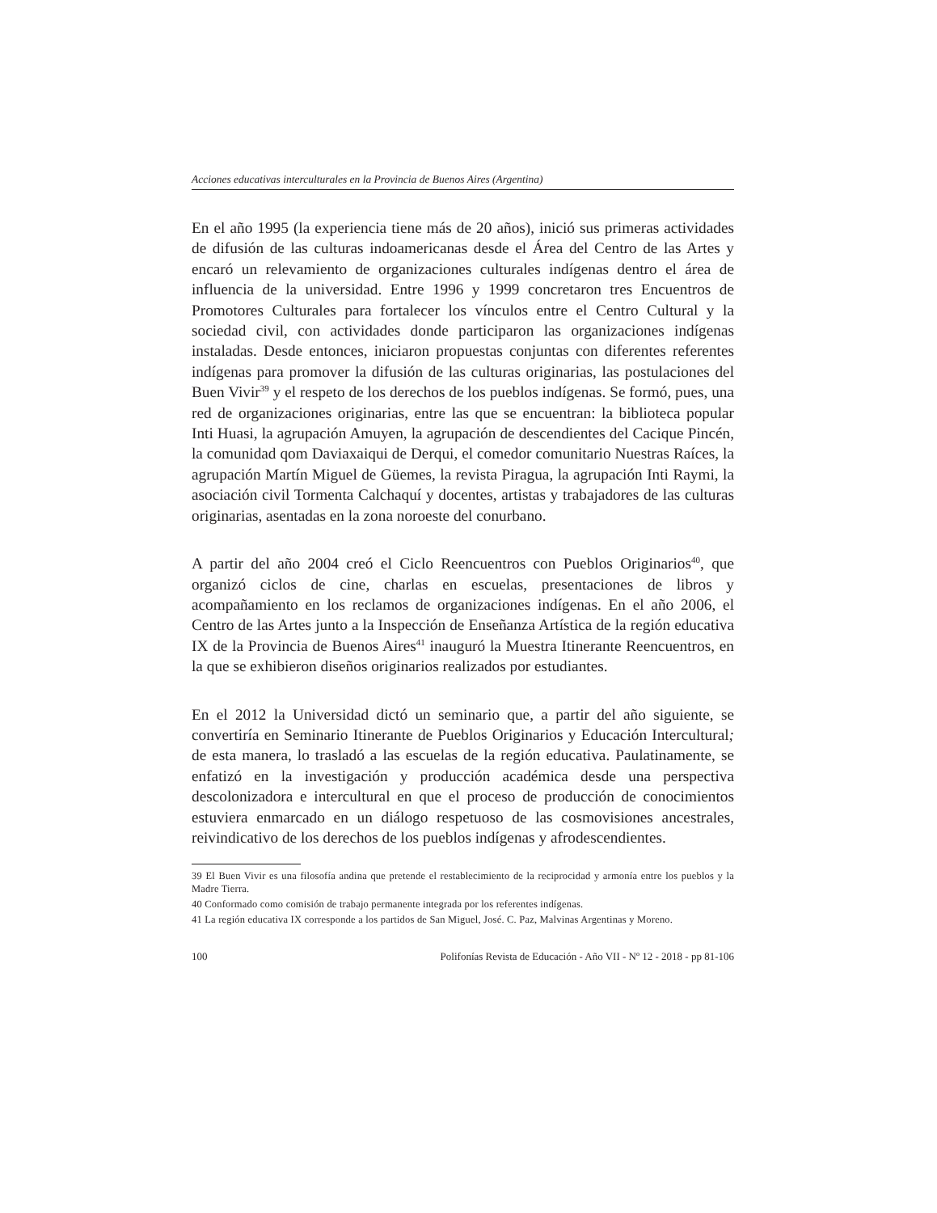Acciones educativas interculturales en la Provincia de Buenos Aires (Argentina)
En el año 1995 (la experiencia tiene más de 20 años), inició sus primeras actividades de difusión de las culturas indoamericanas desde el Área del Centro de las Artes y encaró un relevamiento de organizaciones culturales indígenas dentro el área de influencia de la universidad. Entre 1996 y 1999 concretaron tres Encuentros de Promotores Culturales para fortalecer los vínculos entre el Centro Cultural y la sociedad civil, con actividades donde participaron las organizaciones indígenas instaladas. Desde entonces, iniciaron propuestas conjuntas con diferentes referentes indígenas para promover la difusión de las culturas originarias, las postulaciones del Buen Vivir<sup>39</sup> y el respeto de los derechos de los pueblos indígenas. Se formó, pues, una red de organizaciones originarias, entre las que se encuentran: la biblioteca popular Inti Huasi, la agrupación Amuyen, la agrupación de descendientes del Cacique Pincén, la comunidad qom Daviaxaiqui de Derqui, el comedor comunitario Nuestras Raíces, la agrupación Martín Miguel de Güemes, la revista Piragua, la agrupación Inti Raymi, la asociación civil Tormenta Calchaquí y docentes, artistas y trabajadores de las culturas originarias, asentadas en la zona noroeste del conurbano.
A partir del año 2004 creó el Ciclo Reencuentros con Pueblos Originarios<sup>40</sup>, que organizó ciclos de cine, charlas en escuelas, presentaciones de libros y acompañamiento en los reclamos de organizaciones indígenas. En el año 2006, el Centro de las Artes junto a la Inspección de Enseñanza Artística de la región educativa IX de la Provincia de Buenos Aires<sup>41</sup> inauguró la Muestra Itinerante Reencuentros, en la que se exhibieron diseños originarios realizados por estudiantes.
En el 2012 la Universidad dictó un seminario que, a partir del año siguiente, se convertiría en Seminario Itinerante de Pueblos Originarios y Educación Intercultural; de esta manera, lo trasladó a las escuelas de la región educativa. Paulatinamente, se enfatizó en la investigación y producción académica desde una perspectiva descolonizadora e intercultural en que el proceso de producción de conocimientos estuviera enmarcado en un diálogo respetuoso de las cosmovisiones ancestrales, reivindicativo de los derechos de los pueblos indígenas y afrodescendientes.
39 El Buen Vivir es una filosofía andina que pretende el restablecimiento de la reciprocidad y armonía entre los pueblos y la Madre Tierra.
40 Conformado como comisión de trabajo permanente integrada por los referentes indígenas.
41 La región educativa IX corresponde a los partidos de San Miguel, José. C. Paz, Malvinas Argentinas y Moreno.
100 Polifonías Revista de Educación - Año VII - Nº 12 - 2018 - pp 81-106